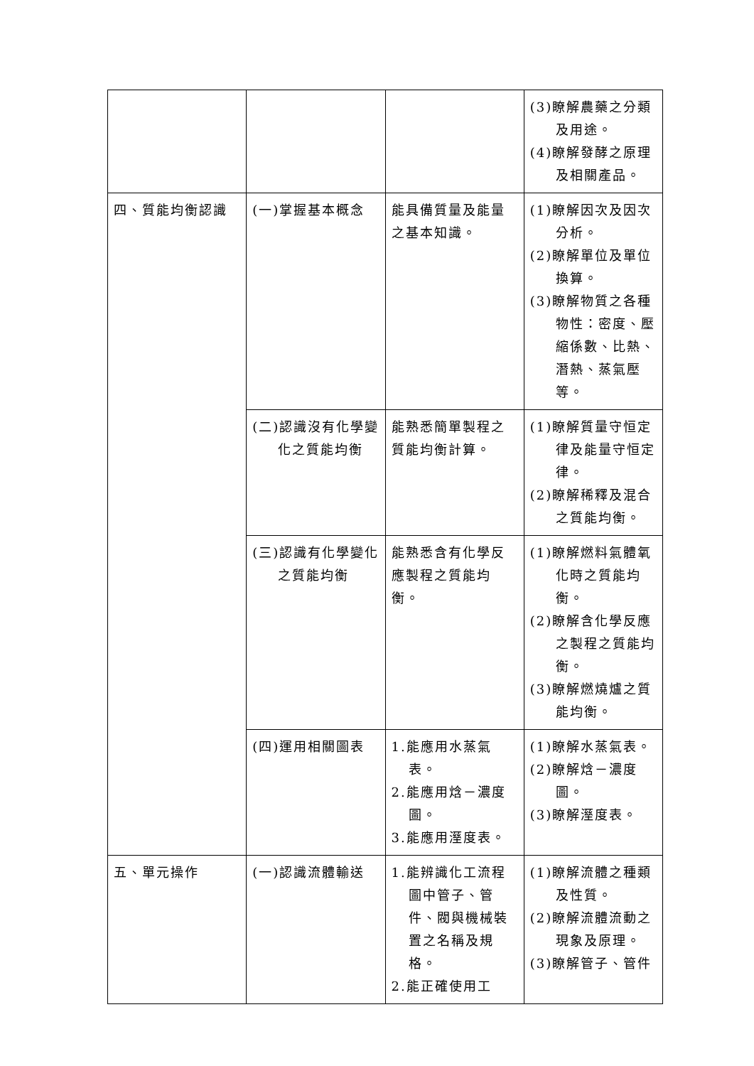| | | | (3)瞭解農藥之分類及用途。 (4)瞭解發酵之原理及相關產品。 |
| 四、質能均衡認識 | (一)掌握基本概念 | 能具備質量及能量之基本知識。 | (1)瞭解因次及因次分析。 (2)瞭解單位及單位換算。 (3)瞭解物質之各種物性：密度、壓縮係數、比熱、潛熱、蒸氣壓等。 |
| | (二)認識沒有化學變化之質能均衡 | 能熟悉簡單製程之質能均衡計算。 | (1)瞭解質量守恒定律及能量守恒定律。 (2)瞭解稀釋及混合之質能均衡。 |
| | (三)認識有化學變化之質能均衡 | 能熟悉含有化學反應製程之質能均衡。 | (1)瞭解燃料氣體氧化時之質能均衡。 (2)瞭解含化學反應之製程之質能均衡。 (3)瞭解燃燒爐之質能均衡。 |
| | (四)運用相關圖表 | 1.能應用水蒸氣表。 2.能應用焓－濃度圖。 3.能應用溼度表。 | (1)瞭解水蒸氣表。 (2)瞭解焓－濃度圖。 (3)瞭解溼度表。 |
| 五、單元操作 | (一)認識流體輸送 | 1.能辨識化工流程圖中管子、管件、閥與機械裝置之名稱及規格。 2.能正確使用工 | (1)瞭解流體之種類及性質。 (2)瞭解流體流動之現象及原理。 (3)瞭解管子、管件 |